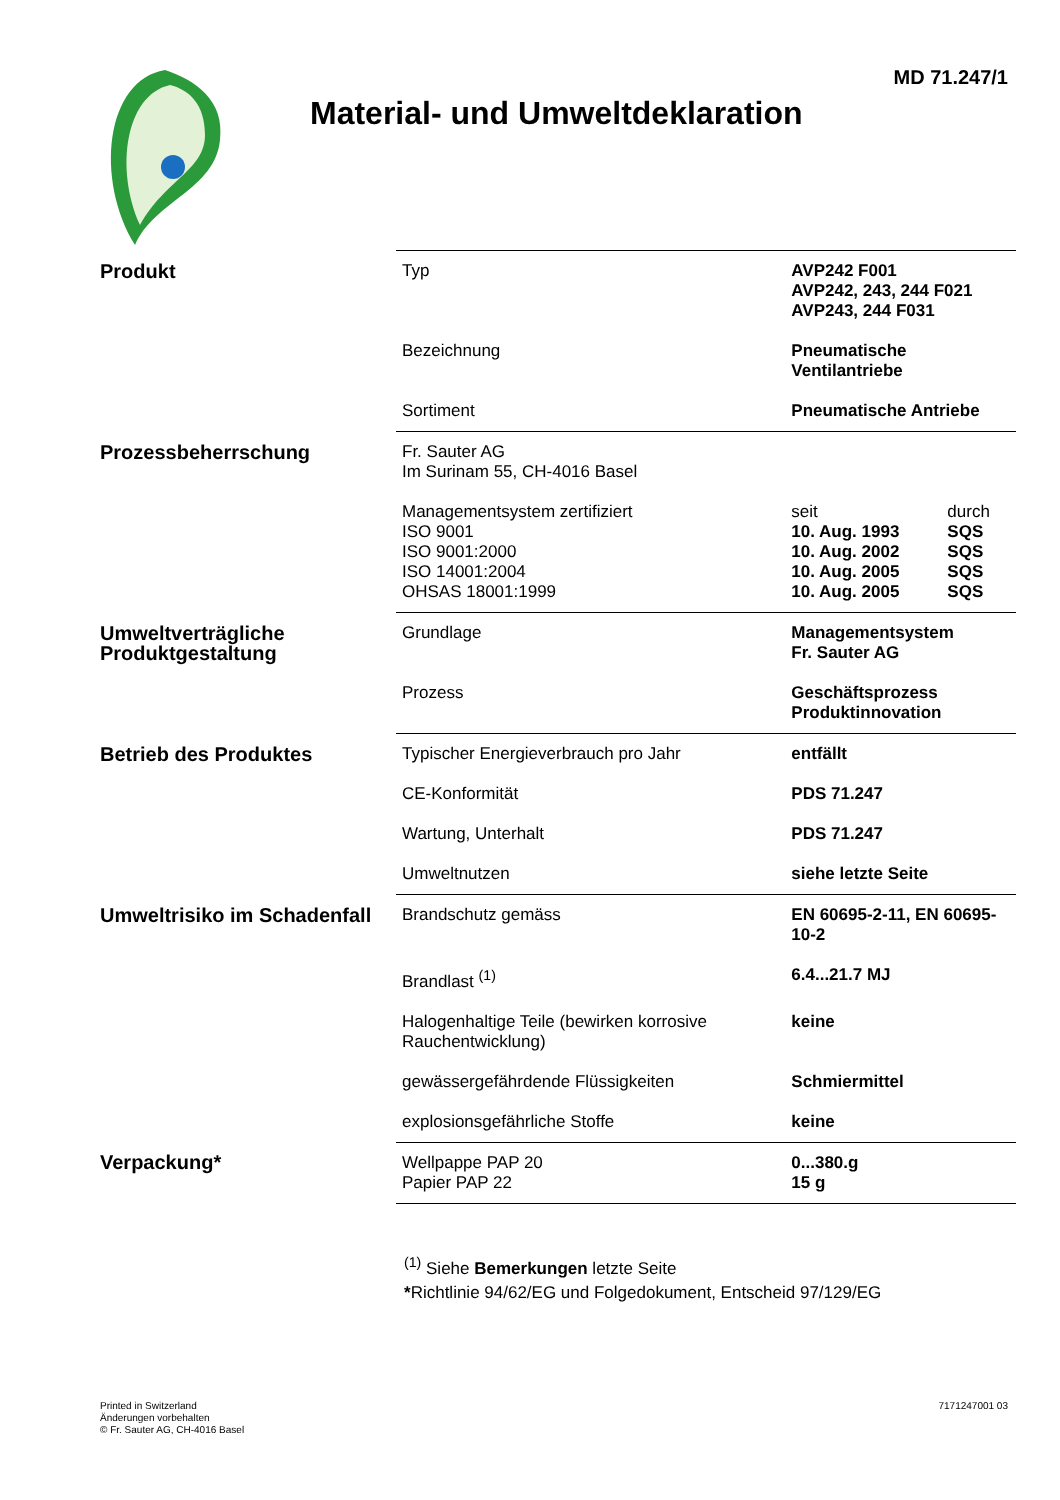MD 71.247/1
Material- und Umweltdeklaration
| Produkt | Typ | AVP242 F001 AVP242, 243, 244 F021 AVP243, 244 F031 | |
| | Bezeichnung | Pneumatische Ventilantriebe | |
| | Sortiment | Pneumatische Antriebe | |
| Prozessbeherrschung | Fr. Sauter AG Im Surinam 55, CH-4016 Basel | | |
| | Managementsystem zertifiziert ISO 9001 ISO 9001:2000 ISO 14001:2004 OHSAS 18001:1999 | seit 10. Aug. 1993 10. Aug. 2002 10. Aug. 2005 10. Aug. 2005 | durch SQS SQS SQS SQS |
| Umweltverträgliche Produktgestaltung | Grundlage | Managementsystem Fr. Sauter AG | |
| | Prozess | Geschäftsprozess Produktinnovation | |
| Betrieb des Produktes | Typischer Energieverbrauch pro Jahr | entfällt | |
| | CE-Konformität | PDS 71.247 | |
| | Wartung, Unterhalt | PDS 71.247 | |
| | Umweltnutzen | siehe letzte Seite | |
| Umweltrisiko im Schadenfall | Brandschutz gemäss | EN 60695-2-11, EN 60695-10-2 | |
| | Brandlast <sup>(1)</sup> | 6.4...21.7 MJ | |
| | Halogenhaltige Teile (bewirken korrosive Rauchentwicklung) | keine | |
| | gewässergefährdende Flüssigkeiten | Schmiermittel | |
| | explosionsgefährliche Stoffe | keine | |
| Verpackung* | Wellpappe PAP 20 Papier PAP 22 | 0...380.g 15 g | |
<sup>(1)</sup> Siehe Bemerkungen letzte Seite
*Richtlinie 94/62/EG und Folgedokument, Entscheid 97/129/EG
Printed in Switzerland
Änderungen vorbehalten
© Fr. Sauter AG, CH-4016 Basel
7171247001 03